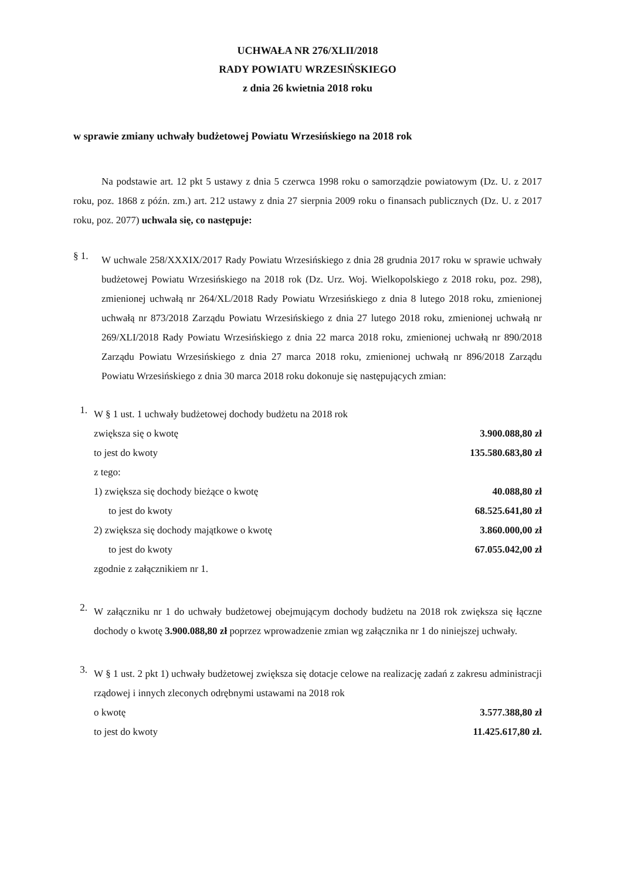UCHWAŁA NR 276/XLII/2018
RADY POWIATU WRZESIŃSKIEGO
z dnia 26 kwietnia 2018 roku
w sprawie zmiany uchwały budżetowej Powiatu Wrzesińskiego na 2018 rok
Na podstawie art. 12 pkt 5 ustawy z dnia 5 czerwca 1998 roku o samorządzie powiatowym (Dz. U. z 2017 roku, poz. 1868 z późn. zm.) art. 212 ustawy z dnia 27 sierpnia 2009 roku o finansach publicznych (Dz. U. z 2017 roku, poz. 2077) uchwala się, co następuje:
§ 1.
W uchwale 258/XXXIX/2017 Rady Powiatu Wrzesińskiego z dnia 28 grudnia 2017 roku w sprawie uchwały budżetowej Powiatu Wrzesińskiego na 2018 rok (Dz. Urz. Woj. Wielkopolskiego z 2018 roku, poz. 298), zmienionej uchwałą nr 264/XL/2018 Rady Powiatu Wrzesińskiego z dnia 8 lutego 2018 roku, zmienionej uchwałą nr 873/2018 Zarządu Powiatu Wrzesińskiego z dnia 27 lutego 2018 roku, zmienionej uchwałą nr 269/XLI/2018 Rady Powiatu Wrzesińskiego z dnia 22 marca 2018 roku, zmienionej uchwałą nr 890/2018 Zarządu Powiatu Wrzesińskiego z dnia 27 marca 2018 roku, zmienionej uchwałą nr 896/2018 Zarządu Powiatu Wrzesińskiego z dnia 30 marca 2018 roku dokonuje się następujących zmian:
1.
W § 1 ust. 1 uchwały budżetowej dochody budżetu na 2018 rok
zwiększa się o kwotę 3.900.088,80 zł
to jest do kwoty 135.580.683,80 zł
z tego:
1) zwiększa się dochody bieżące o kwotę 40.088,80 zł
to jest do kwoty 68.525.641,80 zł
2) zwiększa się dochody majątkowe o kwotę 3.860.000,00 zł
to jest do kwoty 67.055.042,00 zł
zgodnie z załącznikiem nr 1.
2.
W załączniku nr 1 do uchwały budżetowej obejmującym dochody budżetu na 2018 rok zwiększa się łączne dochody o kwotę 3.900.088,80 zł poprzez wprowadzenie zmian wg załącznika nr 1 do niniejszej uchwały.
3.
W § 1 ust. 2 pkt 1) uchwały budżetowej zwiększa się dotacje celowe na realizację zadań z zakresu administracji rządowej i innych zleconych odrębnymi ustawami na 2018 rok
o kwotę 3.577.388,80 zł
to jest do kwoty 11.425.617,80 zł.